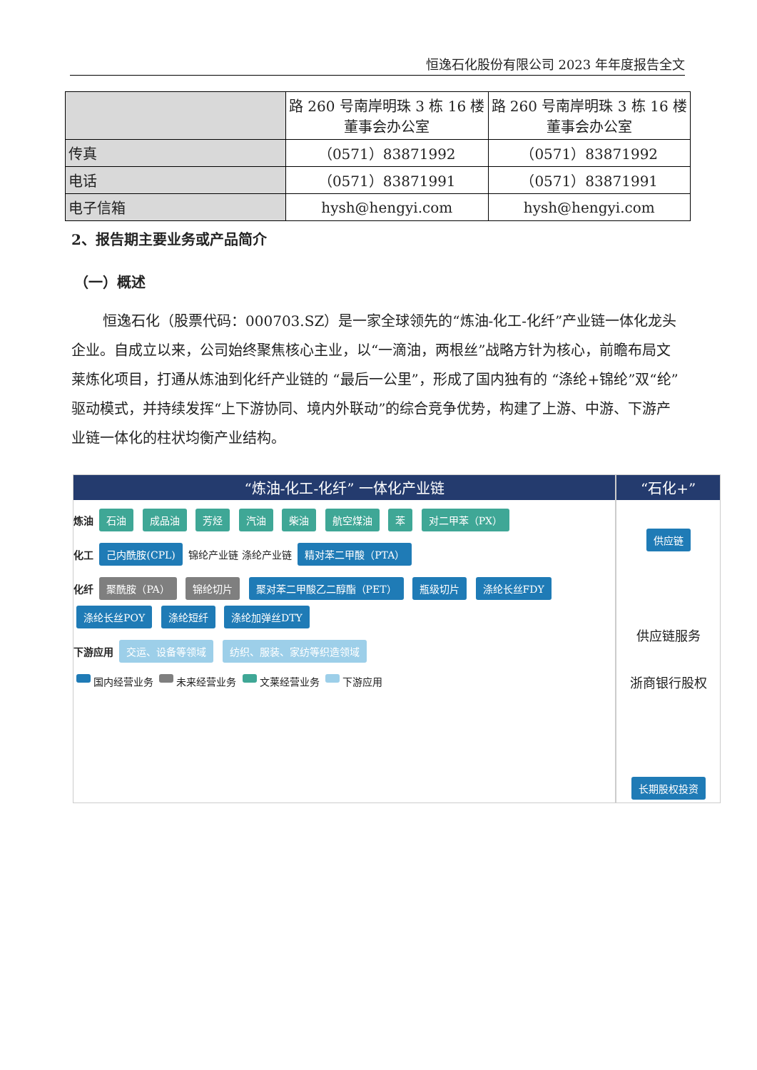恒逸石化股份有限公司 2023 年年度报告全文
| | 路 260 号南岸明珠 3 栋 16 楼董事会办公室 | 路 260 号南岸明珠 3 栋 16 楼董事会办公室 |
| 传真 | （0571）83871992 | （0571）83871992 |
| 电话 | （0571）83871991 | （0571）83871991 |
| 电子信箱 | hysh@hengyi.com | hysh@hengyi.com |
2、报告期主要业务或产品简介
（一）概述
恒逸石化（股票代码：000703.SZ）是一家全球领先的“炼油-化工-化纤”产业链一体化龙头企业。自成立以来，公司始终聚焦核心主业，以“一滴油，两根丝”战略方针为核心，前瞻布局文莱炼化项目，打通从炼油到化纤产业链的 “最后一公里”，形成了国内独有的 “涤纶+锦纶”双“纶”驱动模式，并持续发挥“上下游协同、境内外联动”的综合竞争优势，构建了上游、中游、下游产业链一体化的柱状均衡产业结构。
“炼油-化工-化纤” 一体化产业链
炼油 石油 成品油 芳烃 汽油 柴油 航空煤油 苯 对二甲苯（PX）
化工 己内酰胺(CPL) 锦纶产业链 涤纶产业链 精对苯二甲酸（PTA）
化纤 聚酰胺（PA） 锦纶切片 聚对苯二甲酸乙二醇酯（PET） 瓶级切片 涤纶长丝FDY 涤纶长丝POY 涤纶短纤 涤纶加弹丝DTY
下游应用 交运、设备等领域 纺织、服装、家纺等织造领域
国内经营业务 未来经营业务 文莱经营业务 下游应用
“石化+”
供应链
供应链服务
浙商银行股权
长期股权投资